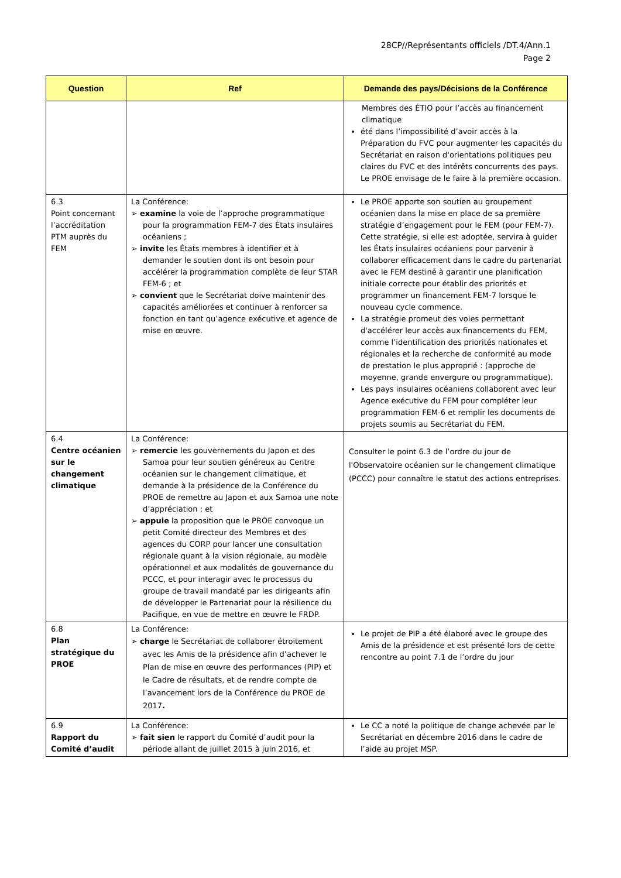28CP//Représentants officiels /DT.4/Ann.1
Page 2
| Question | Ref | Demande des pays/Décisions de la Conférence |
| --- | --- | --- |
| | | Membres des ÉTIO pour l’accès au financement climatique été dans l’impossibilité d’avoir accès à la Préparation du FVC pour augmenter les capacités du Secrétariat en raison d'orientations politiques peu claires du FVC et des intérêts concurrents des pays. Le PROE envisage de le faire à la première occasion. |
| 6.3 Point concernant l’accréditation PTM auprès du FEM | La Conférence: ➢ examine la voie de l’approche programmatique pour la programmation FEM-7 des États insulaires océaniens ; ➢ invite les États membres à identifier et à demander le soutien dont ils ont besoin pour accélérer la programmation complète de leur STAR FEM-6 ; et ➢ convient que le Secrétariat doive maintenir des capacités améliorées et continuer à renforcer sa fonction en tant qu’agence exécutive et agence de mise en œuvre. | Le PROE apporte son soutien au groupement océanien dans la mise en place de sa première stratégie d’engagement pour le FEM (pour FEM-7). Cette stratégie, si elle est adoptée, servira à guider les États insulaires océaniens pour parvenir à collaborer efficacement dans le cadre du partenariat avec le FEM destiné à garantir une planification initiale correcte pour établir des priorités et programmer un financement FEM-7 lorsque le nouveau cycle commence. La stratégie promeut des voies permettant d'accélérer leur accès aux financements du FEM, comme l’identification des priorités nationales et régionales et la recherche de conformité au mode de prestation le plus approprié : (approche de moyenne, grande envergure ou programmatique). Les pays insulaires océaniens collaborent avec leur Agence exécutive du FEM pour compléter leur programmation FEM-6 et remplir les documents de projets soumis au Secrétariat du FEM. |
| 6.4 Centre océanien sur le changement climatique | La Conférence: ➢ remercie les gouvernements du Japon et des Samoa pour leur soutien généreux au Centre océanien sur le changement climatique, et demande à la présidence de la Conférence du PROE de remettre au Japon et aux Samoa une note d’appréciation ; et ➢ appuie la proposition que le PROE convoque un petit Comité directeur des Membres et des agences du CORP pour lancer une consultation régionale quant à la vision régionale, au modèle opérationnel et aux modalités de gouvernance du PCCC, et pour interagir avec le processus du groupe de travail mandaté par les dirigeants afin de développer le Partenariat pour la résilience du Pacifique, en vue de mettre en œuvre le FRDP. | Consulter le point 6.3 de l’ordre du jour de l'Observatoire océanien sur le changement climatique (PCCC) pour connaître le statut des actions entreprises. |
| 6.8 Plan stratégique du PROE | La Conférence: ➢ charge le Secrétariat de collaborer étroitement avec les Amis de la présidence afin d’achever le Plan de mise en œuvre des performances (PIP) et le Cadre de résultats, et de rendre compte de l’avancement lors de la Conférence du PROE de 2017 . | Le projet de PIP a été élaboré avec le groupe des Amis de la présidence et est présenté lors de cette rencontre au point 7.1 de l’ordre du jour |
| 6.9 Rapport du Comité d’audit | La Conférence: ➢ fait sien le rapport du Comité d’audit pour la période allant de juillet 2015 à juin 2016, et | Le CC a noté la politique de change achevée par le Secrétariat en décembre 2016 dans le cadre de l’aide au projet MSP. |